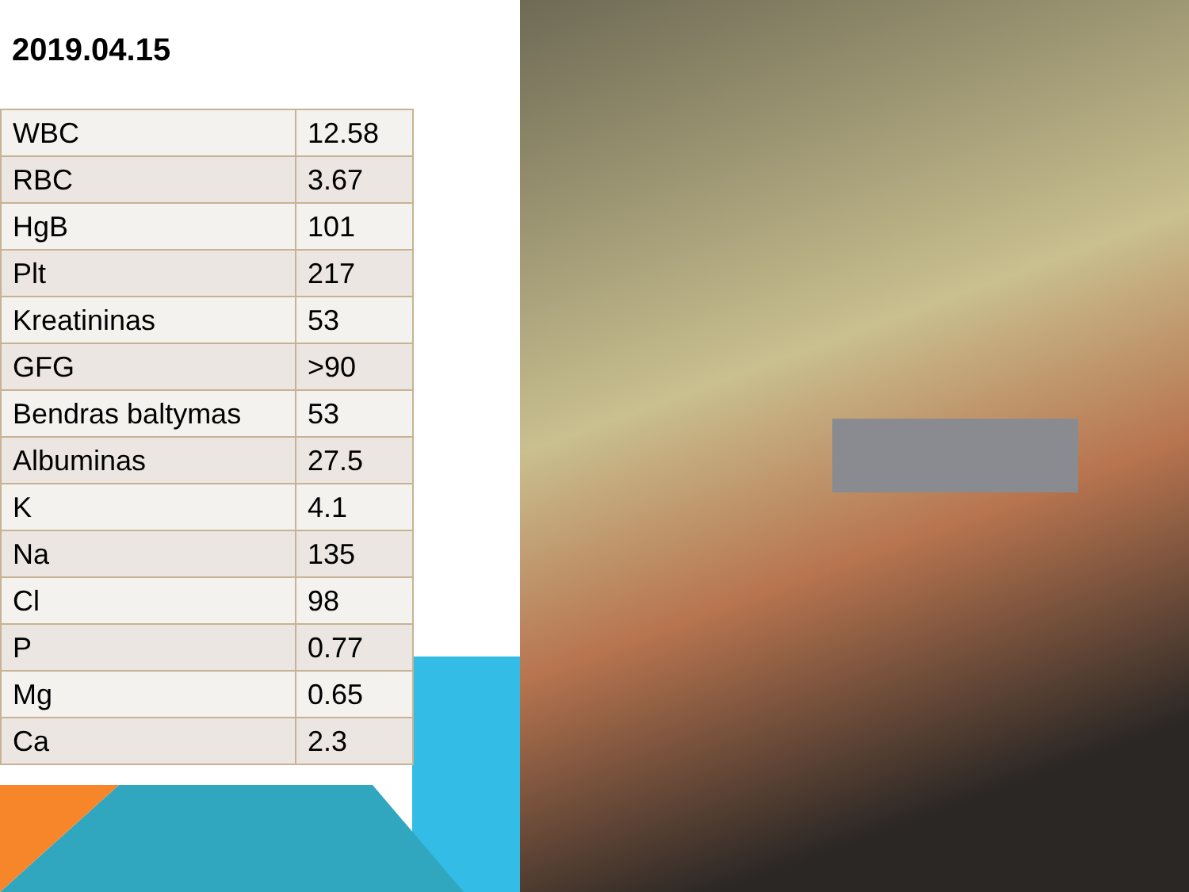2019.04.15
| WBC | 12.58 |
| RBC | 3.67 |
| HgB | 101 |
| Plt | 217 |
| Kreatininas | 53 |
| GFG | >90 |
| Bendras baltymas | 53 |
| Albuminas | 27.5 |
| K | 4.1 |
| Na | 135 |
| Cl | 98 |
| P | 0.77 |
| Mg | 0.65 |
| Ca | 2.3 |